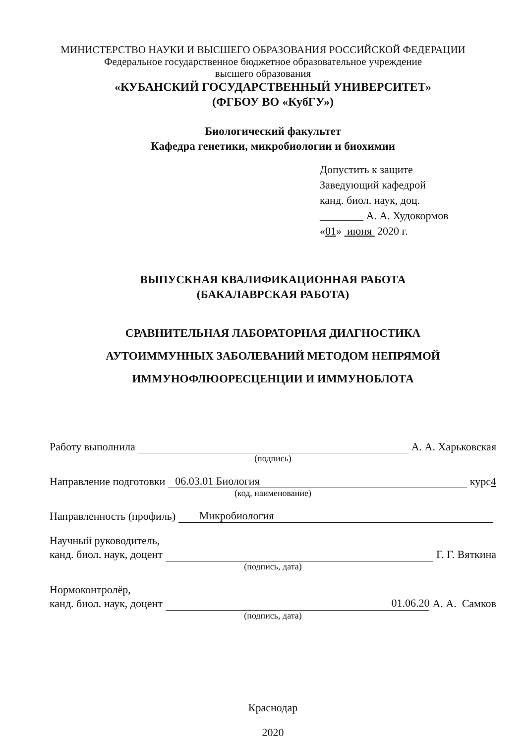МИНИСТЕРСТВО НАУКИ И ВЫСШЕГО ОБРАЗОВАНИЯ РОССИЙСКОЙ ФЕДЕРАЦИИ
Федеральное государственное бюджетное образовательное учреждение
высшего образования
«КУБАНСКИЙ ГОСУДАРСТВЕННЫЙ УНИВЕРСИТЕТ»
(ФГБОУ ВО «КубГУ»)
Биологический факультет
Кафедра генетики, микробиологии и биохимии
Допустить к защите
Заведующий кафедрой
канд. биол. наук, доц.
________ А. А. Худокормов
«01» июня 2020 г.
ВЫПУСКНАЯ КВАЛИФИКАЦИОННАЯ РАБОТА
(БАКАЛАВРСКАЯ РАБОТА)
СРАВНИТЕЛЬНАЯ ЛАБОРАТОРНАЯ ДИАГНОСТИКА
АУТОИММУННЫХ ЗАБОЛЕВАНИЙ МЕТОДОМ НЕПРЯМОЙ
ИММУНОФЛЮОРЕСЦЕНЦИИ И ИММУНОБЛОТА
Работу выполнила А. А. Харьковская
(подпись)
Направление подготовки 06.03.01 Биология курс 4
(код, наименование)
Направленность (профиль) Микробиология
Научный руководитель,
канд. биол. наук, доцент Г. Г. Вяткина
(подпись, дата)
Нормоконтролёр,
канд. биол. наук, доцент 01.06.20 А. А. Самков
(подпись, дата)
Краснодар
2020